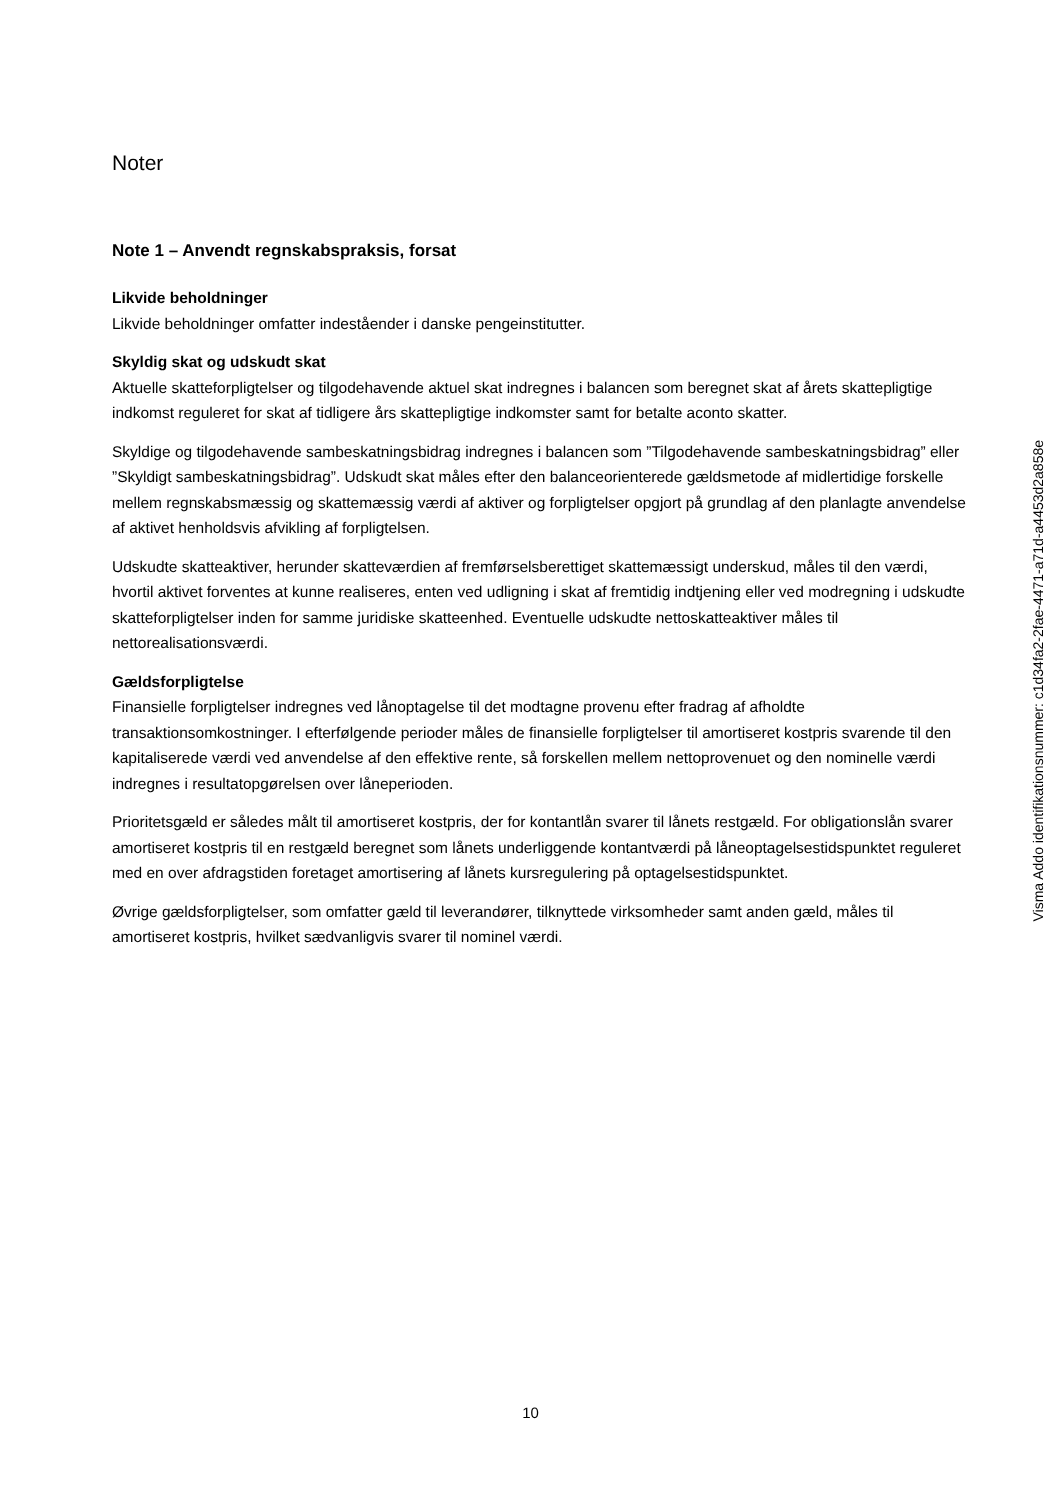Noter
Note 1 – Anvendt regnskabspraksis, forsat
Likvide beholdninger
Likvide beholdninger omfatter indeståender i danske pengeinstitutter.
Skyldig skat og udskudt skat
Aktuelle skatteforpligtelser og tilgodehavende aktuel skat indregnes i balancen som beregnet skat af årets skattepligtige indkomst reguleret for skat af tidligere års skattepligtige indkomster samt for betalte aconto skatter.
Skyldige og tilgodehavende sambeskatningsbidrag indregnes i balancen som ”Tilgodehavende sambeskatningsbidrag” eller ”Skyldigt sambeskatningsbidrag”. Udskudt skat måles efter den balanceorienterede gældsmetode af midlertidige forskelle mellem regnskabsmæssig og skattemæssig værdi af aktiver og forpligtelser opgjort på grundlag af den planlagte anvendelse af aktivet henholdsvis afvikling af forpligtelsen.
Udskudte skatteaktiver, herunder skatteværdien af fremførselsberettiget skattemæssigt underskud, måles til den værdi, hvortil aktivet forventes at kunne realiseres, enten ved udligning i skat af fremtidig indtjening eller ved modregning i udskudte skatteforpligtelser inden for samme juridiske skatteenhed. Eventuelle udskudte nettoskatteaktiver måles til nettorealisationsværdi.
Gældsforpligtelse
Finansielle forpligtelser indregnes ved lånoptagelse til det modtagne provenu efter fradrag af afholdte transaktionsomkostninger. I efterfølgende perioder måles de finansielle forpligtelser til amortiseret kostpris svarende til den kapitaliserede værdi ved anvendelse af den effektive rente, så forskellen mellem nettoprovenuet og den nominelle værdi indregnes i resultatopgørelsen over låneperioden.
Prioritetsgæld er således målt til amortiseret kostpris, der for kontantlån svarer til lånets restgæld. For obligationslån svarer amortiseret kostpris til en restgæld beregnet som lånets underliggende kontantværdi på låneoptagelsestidspunktet reguleret med en over afdragstiden foretaget amortisering af lånets kursregulering på optagelsestidspunktet.
Øvrige gældsforpligtelser, som omfatter gæld til leverandører, tilknyttede virksomheder samt anden gæld, måles til amortiseret kostpris, hvilket sædvanligvis svarer til nominel værdi.
Visma Addo identifikationsnummer: c1d34fa2-2fae-4471-a71d-a4453d2a858e
10